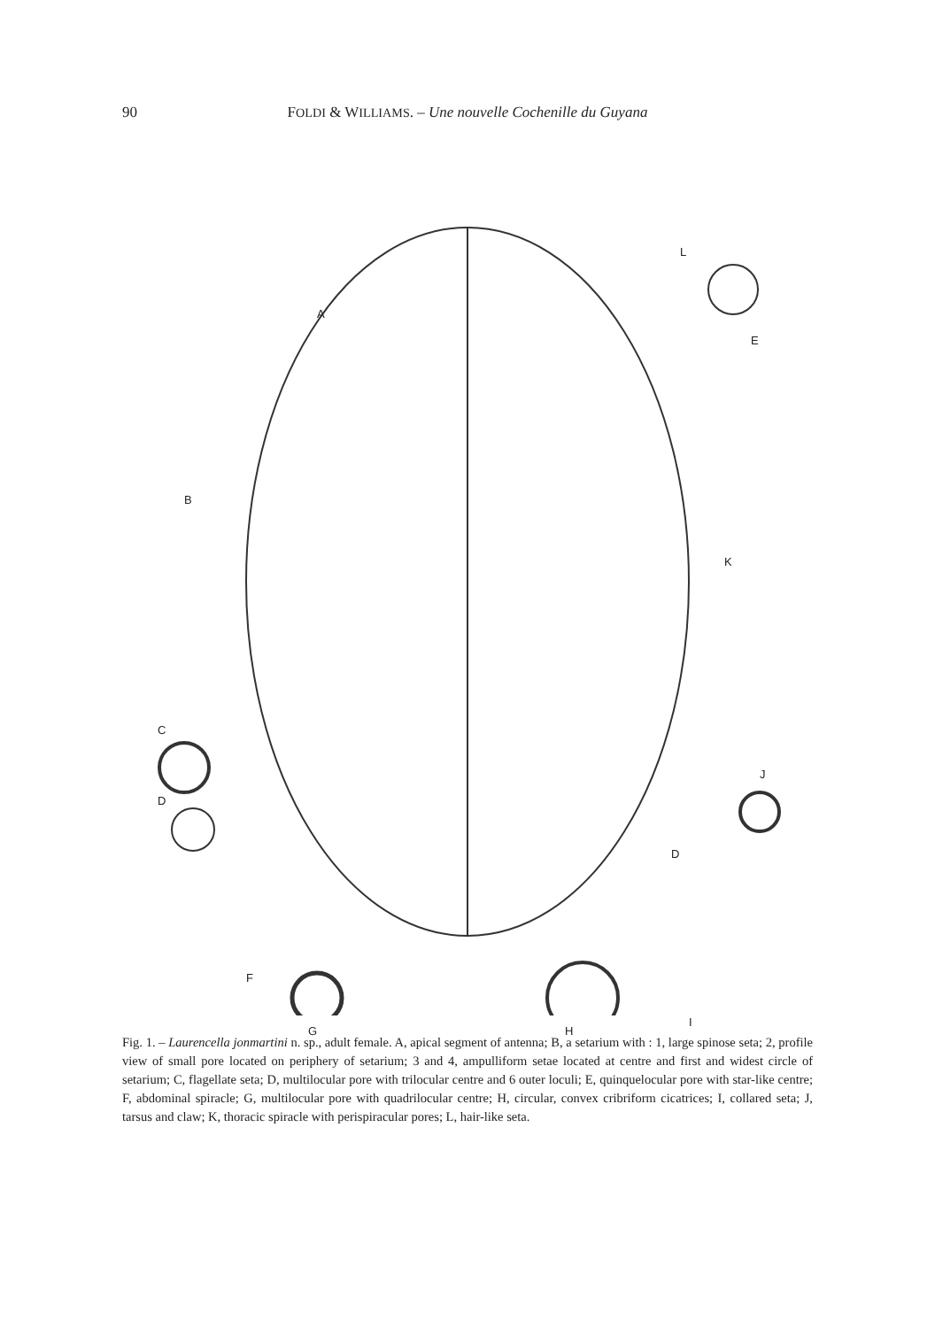90
FOLDI & WILLIAMS. – Une nouvelle Cochenille du Guyana
A
B
C
D
E
K
J
D
F
G H
I
L
Fig. 1. – Laurencella jonmartini n. sp., adult female. A, apical segment of antenna; B, a setarium with : 1, large spinose seta; 2, profile view of small pore located on periphery of setarium; 3 and 4, ampulliform setae located at centre and first and widest circle of setarium; C, flagellate seta; D, multilocular pore with trilocular centre and 6 outer loculi; E, quinquelocular pore with star-like centre; F, abdominal spiracle; G, multilocular pore with quadrilocular centre; H, circular, convex cribriform cicatrices; I, collared seta; J, tarsus and claw; K, thoracic spiracle with perispiracular pores; L, hair-like seta.